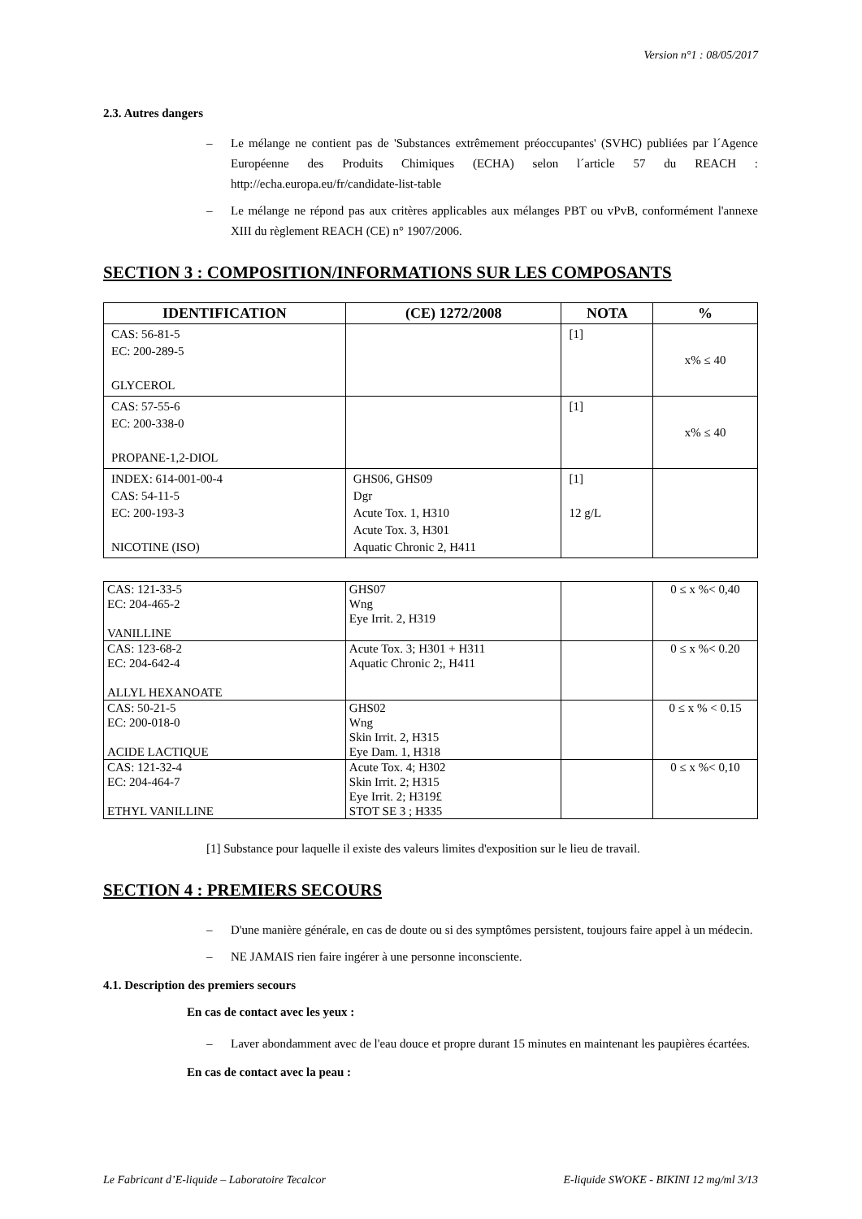Version n°1 : 08/05/2017
2.3. Autres dangers
– Le mélange ne contient pas de 'Substances extrêmement préoccupantes' (SVHC) publiées par l´Agence Européenne des Produits Chimiques (ECHA) selon l´article 57 du REACH : http://echa.europa.eu/fr/candidate-list-table
– Le mélange ne répond pas aux critères applicables aux mélanges PBT ou vPvB, conformément l'annexe XIII du règlement REACH (CE) n° 1907/2006.
SECTION 3 : COMPOSITION/INFORMATIONS SUR LES COMPOSANTS
| IDENTIFICATION | (CE) 1272/2008 | NOTA | % |
| --- | --- | --- | --- |
| CAS: 56-81-5 EC: 200-289-5 GLYCEROL | | [1] | x% ≤ 40 |
| CAS: 57-55-6 EC: 200-338-0 PROPANE-1,2-DIOL | | [1] | x% ≤ 40 |
| INDEX: 614-001-00-4 CAS: 54-11-5 EC: 200-193-3 NICOTINE (ISO) | GHS06, GHS09 Dgr Acute Tox. 1, H310 Acute Tox. 3, H301 Aquatic Chronic 2, H411 | [1] 12 g/L | |
| CAS: 121-33-5 EC: 204-465-2 VANILLINE | GHS07 Wng Eye Irrit. 2, H319 | | 0 ≤ x %< 0,40 |
| CAS: 123-68-2 EC: 204-642-4 ALLYL HEXANOATE | Acute Tox. 3; H301 + H311 Aquatic Chronic 2;, H411 | | 0 ≤ x %< 0.20 |
| CAS: 50-21-5 EC: 200-018-0 ACIDE LACTIQUE | GHS02 Wng Skin Irrit. 2, H315 Eye Dam. 1, H318 | | 0 ≤ x % < 0.15 |
| CAS: 121-32-4 EC: 204-464-7 ETHYL VANILLINE | Acute Tox. 4; H302 Skin Irrit. 2; H315 Eye Irrit. 2; H319£ STOT SE 3 ; H335 | | 0 ≤ x %< 0,10 |
[1] Substance pour laquelle il existe des valeurs limites d'exposition sur le lieu de travail.
SECTION 4 : PREMIERS SECOURS
– D'une manière générale, en cas de doute ou si des symptômes persistent, toujours faire appel à un médecin.
– NE JAMAIS rien faire ingérer à une personne inconsciente.
4.1. Description des premiers secours
En cas de contact avec les yeux :
– Laver abondamment avec de l'eau douce et propre durant 15 minutes en maintenant les paupières écartées.
En cas de contact avec la peau :
Le Fabricant d’E-liquide – Laboratoire Tecalcor E-liquide SWOKE - BIKINI 12 mg/ml 3/13